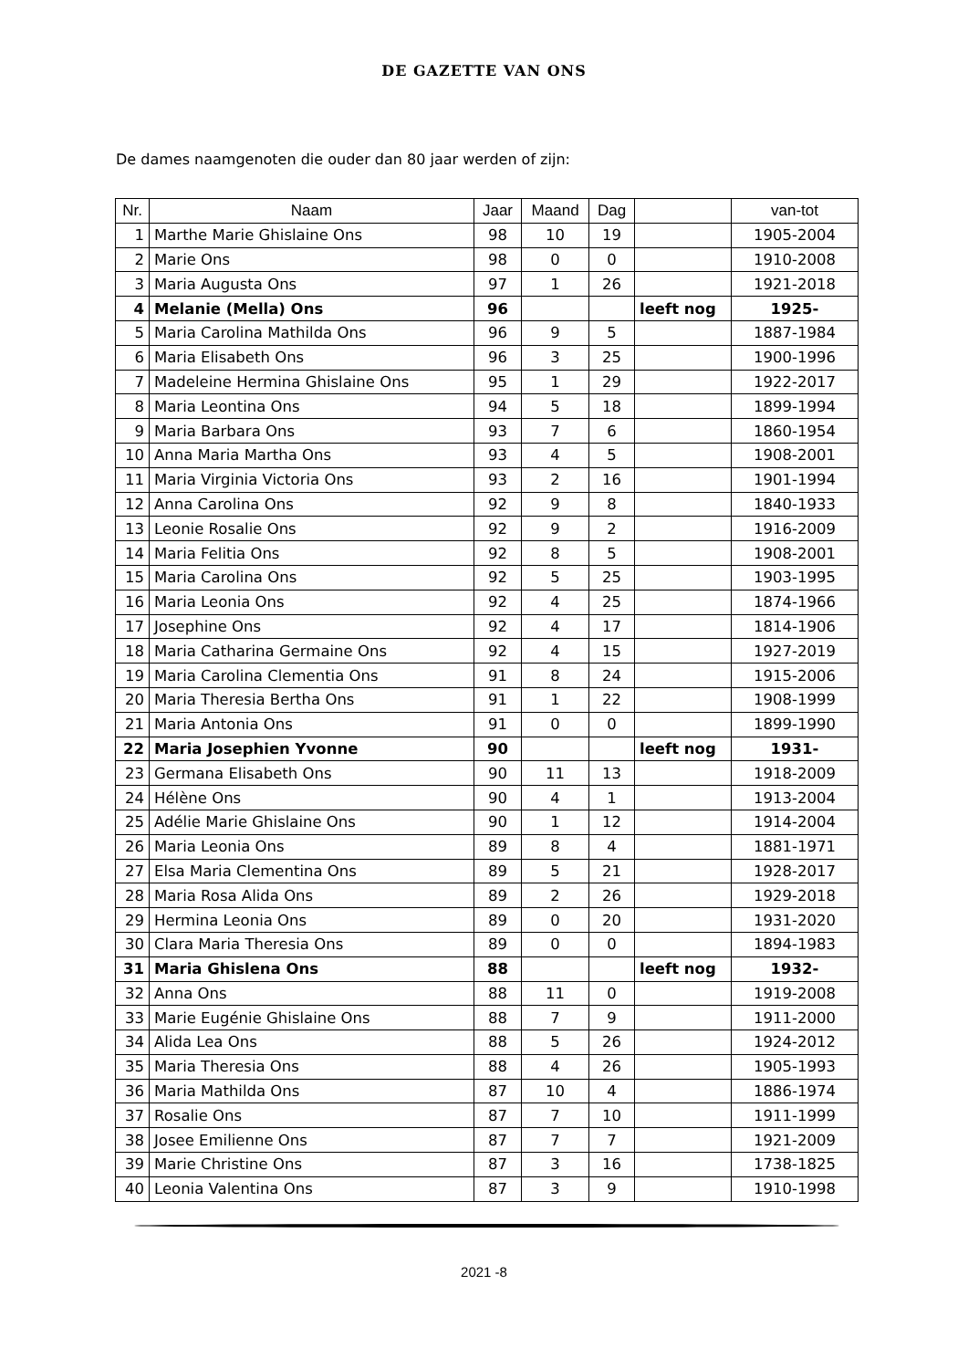DE GAZETTE VAN ONS
De dames naamgenoten die ouder dan 80 jaar werden of zijn:
| Nr. | Naam | Jaar | Maand | Dag | | van-tot |
| --- | --- | --- | --- | --- | --- | --- |
| 1 | Marthe Marie Ghislaine Ons | 98 | 10 | 19 | | 1905-2004 |
| 2 | Marie Ons | 98 | 0 | 0 | | 1910-2008 |
| 3 | Maria Augusta Ons | 97 | 1 | 26 | | 1921-2018 |
| 4 | Melanie (Mella) Ons | 96 | | | leeft nog | 1925- |
| 5 | Maria Carolina Mathilda Ons | 96 | 9 | 5 | | 1887-1984 |
| 6 | Maria Elisabeth Ons | 96 | 3 | 25 | | 1900-1996 |
| 7 | Madeleine Hermina Ghislaine Ons | 95 | 1 | 29 | | 1922-2017 |
| 8 | Maria Leontina Ons | 94 | 5 | 18 | | 1899-1994 |
| 9 | Maria Barbara Ons | 93 | 7 | 6 | | 1860-1954 |
| 10 | Anna Maria Martha Ons | 93 | 4 | 5 | | 1908-2001 |
| 11 | Maria Virginia Victoria Ons | 93 | 2 | 16 | | 1901-1994 |
| 12 | Anna Carolina Ons | 92 | 9 | 8 | | 1840-1933 |
| 13 | Leonie Rosalie Ons | 92 | 9 | 2 | | 1916-2009 |
| 14 | Maria Felitia Ons | 92 | 8 | 5 | | 1908-2001 |
| 15 | Maria Carolina Ons | 92 | 5 | 25 | | 1903-1995 |
| 16 | Maria Leonia Ons | 92 | 4 | 25 | | 1874-1966 |
| 17 | Josephine Ons | 92 | 4 | 17 | | 1814-1906 |
| 18 | Maria Catharina Germaine Ons | 92 | 4 | 15 | | 1927-2019 |
| 19 | Maria Carolina Clementia Ons | 91 | 8 | 24 | | 1915-2006 |
| 20 | Maria Theresia Bertha Ons | 91 | 1 | 22 | | 1908-1999 |
| 21 | Maria Antonia Ons | 91 | 0 | 0 | | 1899-1990 |
| 22 | Maria Josephien Yvonne | 90 | | | leeft nog | 1931- |
| 23 | Germana Elisabeth Ons | 90 | 11 | 13 | | 1918-2009 |
| 24 | Hélène Ons | 90 | 4 | 1 | | 1913-2004 |
| 25 | Adélie Marie Ghislaine Ons | 90 | 1 | 12 | | 1914-2004 |
| 26 | Maria Leonia Ons | 89 | 8 | 4 | | 1881-1971 |
| 27 | Elsa Maria Clementina Ons | 89 | 5 | 21 | | 1928-2017 |
| 28 | Maria Rosa Alida Ons | 89 | 2 | 26 | | 1929-2018 |
| 29 | Hermina Leonia Ons | 89 | 0 | 20 | | 1931-2020 |
| 30 | Clara Maria Theresia Ons | 89 | 0 | 0 | | 1894-1983 |
| 31 | Maria Ghislena Ons | 88 | | | leeft nog | 1932- |
| 32 | Anna Ons | 88 | 11 | 0 | | 1919-2008 |
| 33 | Marie Eugénie Ghislaine Ons | 88 | 7 | 9 | | 1911-2000 |
| 34 | Alida Lea Ons | 88 | 5 | 26 | | 1924-2012 |
| 35 | Maria Theresia Ons | 88 | 4 | 26 | | 1905-1993 |
| 36 | Maria Mathilda Ons | 87 | 10 | 4 | | 1886-1974 |
| 37 | Rosalie Ons | 87 | 7 | 10 | | 1911-1999 |
| 38 | Josee Emilienne Ons | 87 | 7 | 7 | | 1921-2009 |
| 39 | Marie Christine Ons | 87 | 3 | 16 | | 1738-1825 |
| 40 | Leonia Valentina Ons | 87 | 3 | 9 | | 1910-1998 |
2021 -8